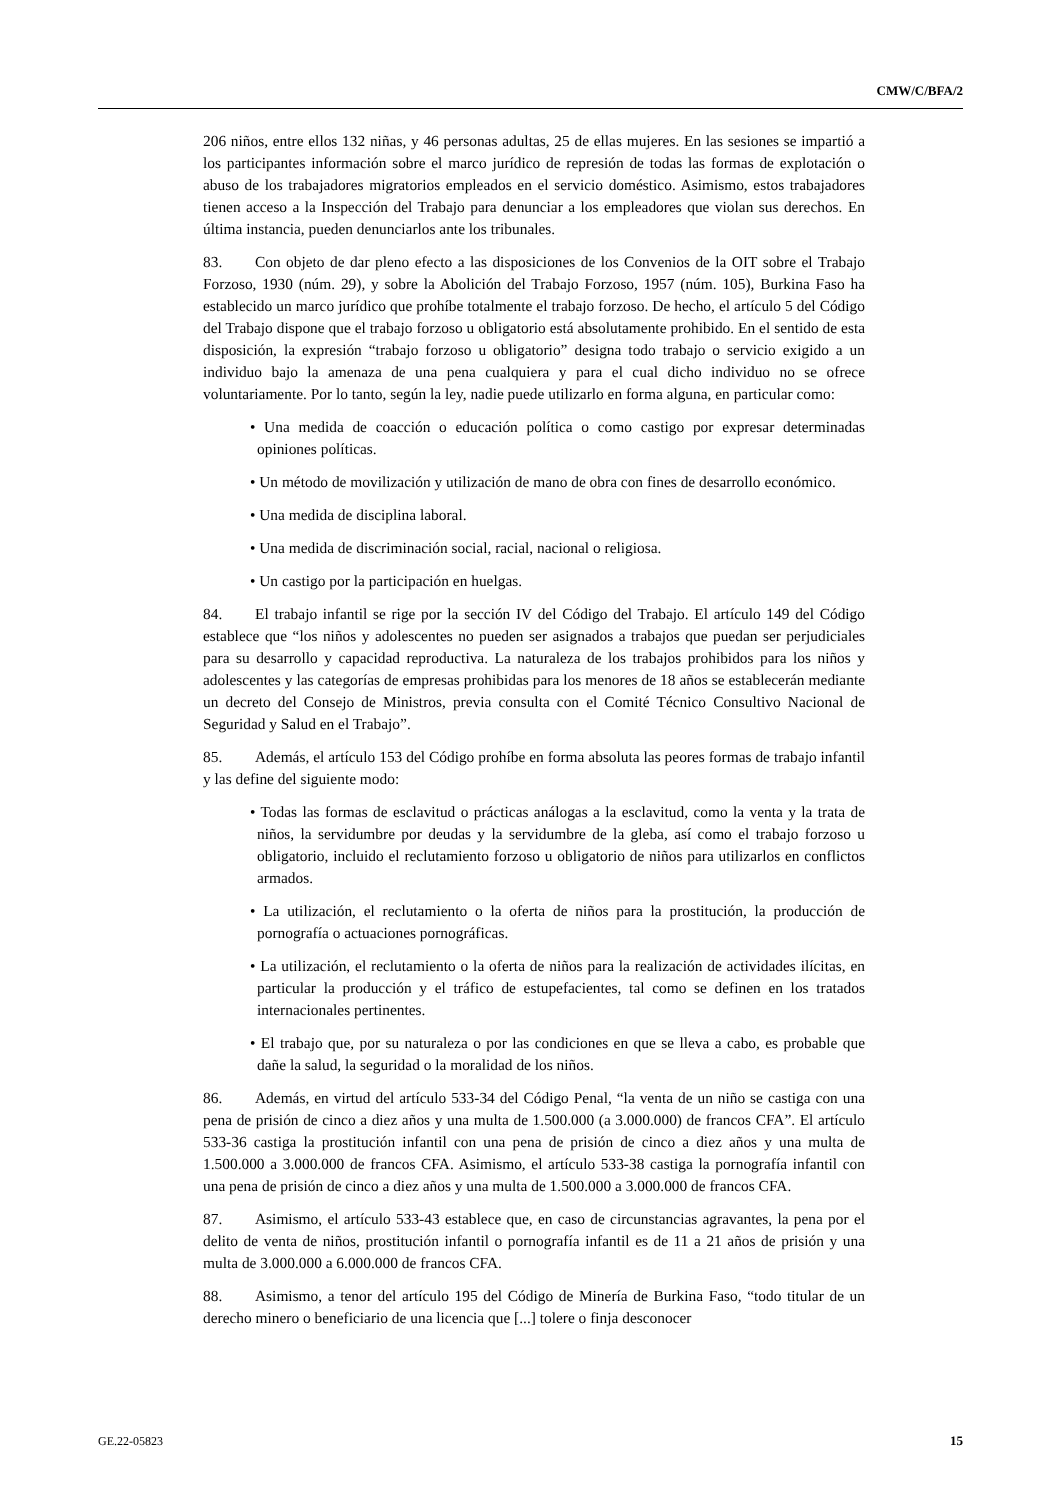CMW/C/BFA/2
206 niños, entre ellos 132 niñas, y 46 personas adultas, 25 de ellas mujeres. En las sesiones se impartió a los participantes información sobre el marco jurídico de represión de todas las formas de explotación o abuso de los trabajadores migratorios empleados en el servicio doméstico. Asimismo, estos trabajadores tienen acceso a la Inspección del Trabajo para denunciar a los empleadores que violan sus derechos. En última instancia, pueden denunciarlos ante los tribunales.
83. Con objeto de dar pleno efecto a las disposiciones de los Convenios de la OIT sobre el Trabajo Forzoso, 1930 (núm. 29), y sobre la Abolición del Trabajo Forzoso, 1957 (núm. 105), Burkina Faso ha establecido un marco jurídico que prohíbe totalmente el trabajo forzoso. De hecho, el artículo 5 del Código del Trabajo dispone que el trabajo forzoso u obligatorio está absolutamente prohibido. En el sentido de esta disposición, la expresión “trabajo forzoso u obligatorio” designa todo trabajo o servicio exigido a un individuo bajo la amenaza de una pena cualquiera y para el cual dicho individuo no se ofrece voluntariamente. Por lo tanto, según la ley, nadie puede utilizarlo en forma alguna, en particular como:
• Una medida de coacción o educación política o como castigo por expresar determinadas opiniones políticas.
• Un método de movilización y utilización de mano de obra con fines de desarrollo económico.
• Una medida de disciplina laboral.
• Una medida de discriminación social, racial, nacional o religiosa.
• Un castigo por la participación en huelgas.
84. El trabajo infantil se rige por la sección IV del Código del Trabajo. El artículo 149 del Código establece que “los niños y adolescentes no pueden ser asignados a trabajos que puedan ser perjudiciales para su desarrollo y capacidad reproductiva. La naturaleza de los trabajos prohibidos para los niños y adolescentes y las categorías de empresas prohibidas para los menores de 18 años se establecerán mediante un decreto del Consejo de Ministros, previa consulta con el Comité Técnico Consultivo Nacional de Seguridad y Salud en el Trabajo”.
85. Además, el artículo 153 del Código prohíbe en forma absoluta las peores formas de trabajo infantil y las define del siguiente modo:
• Todas las formas de esclavitud o prácticas análogas a la esclavitud, como la venta y la trata de niños, la servidumbre por deudas y la servidumbre de la gleba, así como el trabajo forzoso u obligatorio, incluido el reclutamiento forzoso u obligatorio de niños para utilizarlos en conflictos armados.
• La utilización, el reclutamiento o la oferta de niños para la prostitución, la producción de pornografía o actuaciones pornográficas.
• La utilización, el reclutamiento o la oferta de niños para la realización de actividades ilícitas, en particular la producción y el tráfico de estupefacientes, tal como se definen en los tratados internacionales pertinentes.
• El trabajo que, por su naturaleza o por las condiciones en que se lleva a cabo, es probable que dañe la salud, la seguridad o la moralidad de los niños.
86. Además, en virtud del artículo 533-34 del Código Penal, “la venta de un niño se castiga con una pena de prisión de cinco a diez años y una multa de 1.500.000 (a 3.000.000) de francos CFA”. El artículo 533-36 castiga la prostitución infantil con una pena de prisión de cinco a diez años y una multa de 1.500.000 a 3.000.000 de francos CFA. Asimismo, el artículo 533-38 castiga la pornografía infantil con una pena de prisión de cinco a diez años y una multa de 1.500.000 a 3.000.000 de francos CFA.
87. Asimismo, el artículo 533-43 establece que, en caso de circunstancias agravantes, la pena por el delito de venta de niños, prostitución infantil o pornografía infantil es de 11 a 21 años de prisión y una multa de 3.000.000 a 6.000.000 de francos CFA.
88. Asimismo, a tenor del artículo 195 del Código de Minería de Burkina Faso, “todo titular de un derecho minero o beneficiario de una licencia que [...] tolere o finja desconocer
GE.22-05823 15